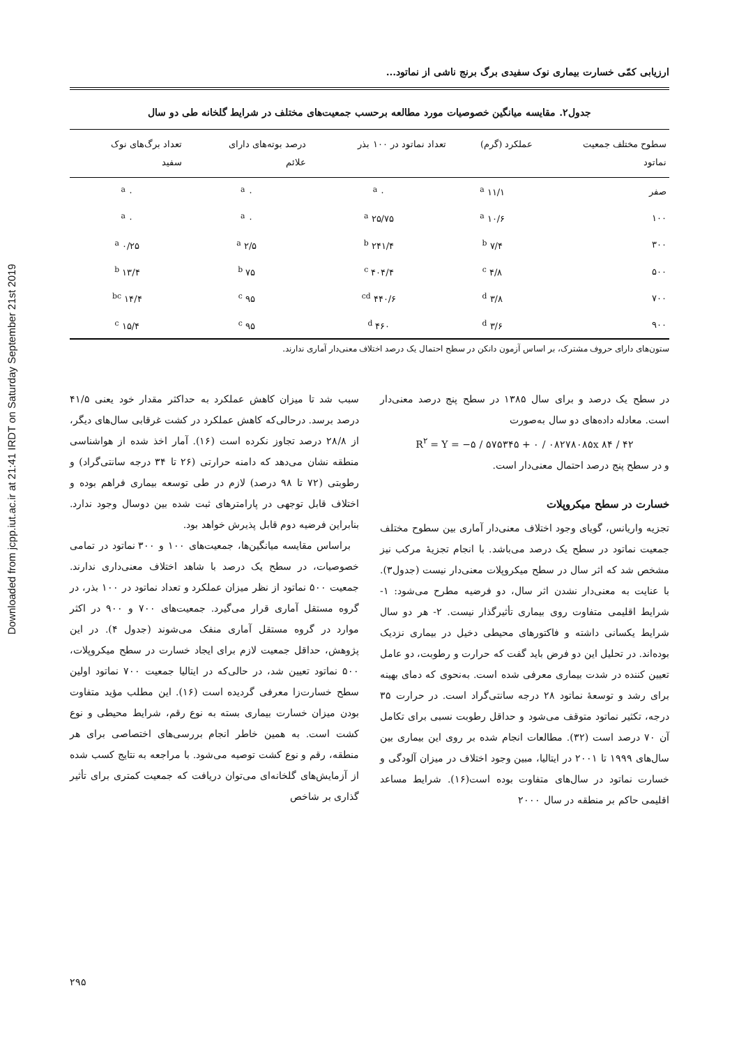Downloaded from jcpp.iut.ac.ir at 21:41 IRDT on Saturday September 21st 2019
ارزیابی کمّی خسارت بیماری نوک سفیدی برگ برنج ناشی از نماتود...
جدول۲. مقایسه میانگین خصوصیات مورد مطالعه برحسب جمعیت‌های مختلف در شرایط گلخانه طی دو سال
| سطوح مختلف جمعیت نماتود | عملکرد (گرم) | تعداد نماتود در ۱۰۰ بذر | درصد بوته‌های دارای علائم | تعداد برگ‌های نوک سفید |
| --- | --- | --- | --- | --- |
| صفر | ۱۱/۱ <sup>a</sup> | ۰ <sup>a</sup> | ۰ <sup>a</sup> | ۰ <sup>a</sup> |
| ۱۰۰ | ۱۰/۶ <sup>a</sup> | ۲۵/۷۵ <sup>a</sup> | ۰ <sup>a</sup> | ۰ <sup>a</sup> |
| ۳۰۰ | ۷/۴ <sup>b</sup> | ۲۴۱/۴ <sup>b</sup> | ۲/۵ <sup>a</sup> | ۰/۲۵ <sup>a</sup> |
| ۵۰۰ | ۴/۸ <sup>c</sup> | ۴۰۴/۴ <sup>c</sup> | ۷۵ <sup>b</sup> | ۱۳/۴ <sup>b</sup> |
| ۷۰۰ | ۳/۸ <sup>d</sup> | ۴۴۰/۶ <sup>cd</sup> | ۹۵ <sup>c</sup> | ۱۴/۴ <sup>bc</sup> |
| ۹۰۰ | ۳/۶ <sup>d</sup> | ۴۶۰ <sup>d</sup> | ۹۵ <sup>c</sup> | ۱۵/۴ <sup>c</sup> |
ستون‌های دارای حروف مشترک، بر اساس آزمون دانکن در سطح احتمال یک درصد اختلاف معنی‌دار آماری ندارند.
در سطح یک درصد و برای سال ۱۳۸۵ در سطح پنج درصد معنی‌دار است. معادله داده‌های دو سال به‌صورت
R<sup>۲</sup> = Y = −۵ / ۵۷۵۳۴۵ + ۰ / ۰۸۲۷۸۰۸۵x ۸۴ / ۴۲
و در سطح پنج درصد احتمال معنی‌دار است.
خسارت در سطح میکروپلات
تجزیه واریانس، گویای وجود اختلاف معنی‌دار آماری بین سطوح مختلف جمعیت نماتود در سطح یک درصد می‌باشد. با انجام تجزیۀ مرکب نیز مشخص شد که اثر سال در سطح میکروپلات معنی‌دار نیست (جدول۳). با عنایت به معنی‌دار نشدن اثر سال، دو فرضیه مطرح می‌شود: ۱- شرایط اقلیمی متفاوت روی بیماری تأثیرگذار نیست. ۲- هر دو سال شرایط یکسانی داشته و فاکتورهای محیطی دخیل در بیماری نزدیک بوده‌اند. در تحلیل این دو فرض باید گفت که حرارت و رطوبت، دو عامل تعیین کننده در شدت بیماری معرفی شده است. به‌نحوی که دمای بهینه برای رشد و توسعۀ نماتود ۲۸ درجه سانتی‌گراد است. در حرارت ۳۵ درجه، تکثیر نماتود متوقف می‌شود و حداقل رطوبت نسبی برای تکامل آن ۷۰ درصد است (۳۲). مطالعات انجام شده بر روی این بیماری بین سال‌های ۱۹۹۹ تا ۲۰۰۱ در ایتالیا، مبین وجود اختلاف در میزان آلودگی و خسارت نماتود در سال‌های متفاوت بوده است(۱۶). شرایط مساعد اقلیمی حاکم بر منطقه در سال ۲۰۰۰
سبب شد تا میزان کاهش عملکرد به حداکثر مقدار خود یعنی ۴۱/۵ درصد برسد. درحالی‌که کاهش عملکرد در کشت غرقابی سال‌های دیگر، از ۲۸/۸ درصد تجاوز نکرده است (۱۶). آمار اخذ شده از هواشناسی منطقه نشان می‌دهد که دامنه حرارتی (۲۶ تا ۳۴ درجه سانتی‌گراد) و رطوبتی (۷۲ تا ۹۸ درصد) لازم در طی توسعه بیماری فراهم بوده و اختلاف قابل توجهی در پارامترهای ثبت شده بین دوسال وجود ندارد. بنابراین فرضیه دوم قابل پذیرش خواهد بود.
براساس مقایسه میانگین‌ها، جمعیت‌های ۱۰۰ و ۳۰۰ نماتود در تمامی خصوصیات، در سطح یک درصد با شاهد اختلاف معنی‌داری ندارند. جمعیت ۵۰۰ نماتود از نظر میزان عملکرد و تعداد نماتود در ۱۰۰ بذر، در گروه مستقل آماری قرار می‌گیرد. جمعیت‌های ۷۰۰ و ۹۰۰ در اکثر موارد در گروه مستقل آماری منفک می‌شوند (جدول ۴). در این پژوهش، حداقل جمعیت لازم برای ایجاد خسارت در سطح میکروپلات، ۵۰۰ نماتود تعیین شد، در حالی‌که در ایتالیا جمعیت ۷۰۰ نماتود اولین سطح خسارت‌زا معرفی گردیده است (۱۶). این مطلب مؤید متفاوت بودن میزان خسارت بیماری بسته به نوع رقم، شرایط محیطی و نوع کشت است. به همین خاطر انجام بررسی‌های اختصاصی برای هر منطقه، رقم و نوع کشت توصیه می‌شود. با مراجعه به نتایج کسب شده از آزمایش‌های گلخانه‌ای می‌توان دریافت که جمعیت کمتری برای تأثیر گذاری بر شاخص
۲۹۵